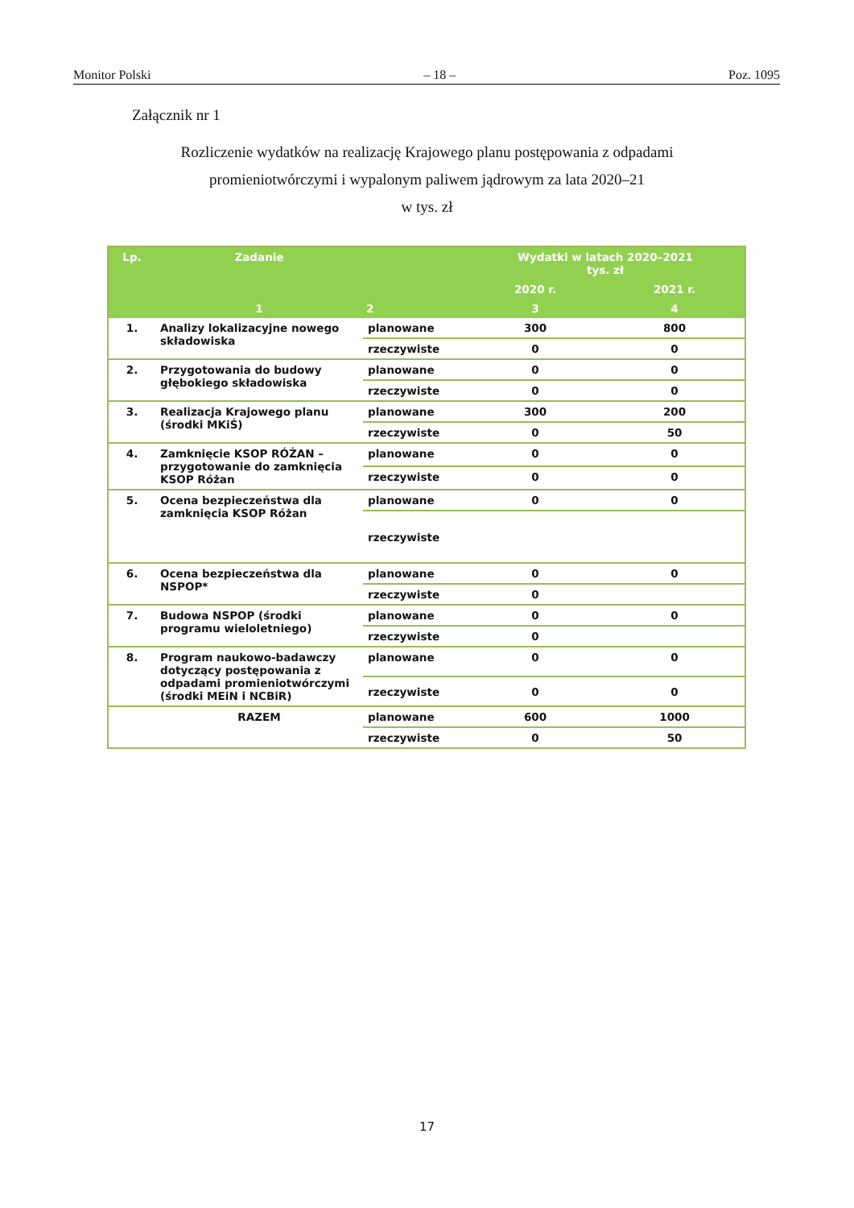Monitor Polski – 18 – Poz. 1095
Załącznik nr 1
Rozliczenie wydatków na realizację Krajowego planu postępowania z odpadami
promieniotwórczymi i wypalonym paliwem jądrowym za lata 2020–21
w tys. zł
| Lp. | Zadanie | | Wydatki w latach 2020–2021 tys. zł | |
| --- | --- | --- | --- | --- |
| | | | 2020 r. | 2021 r. |
| | 1 | 2 | 3 | 4 |
| 1. | Analizy lokalizacyjne nowego składowiska | planowane | 300 | 800 |
| | | rzeczywiste | 0 | 0 |
| 2. | Przygotowania do budowy głębokiego składowiska | planowane | 0 | 0 |
| | | rzeczywiste | 0 | 0 |
| 3. | Realizacja Krajowego planu (środki MKiŚ) | planowane | 300 | 200 |
| | | rzeczywiste | 0 | 50 |
| 4. | Zamknięcie KSOP RÓŻAN – przygotowanie do zamknięcia KSOP Różan | planowane | 0 | 0 |
| | | rzeczywiste | 0 | 0 |
| 5. | Ocena bezpieczeństwa dla zamknięcia KSOP Różan | planowane | 0 | 0 |
| | | rzeczywiste | | |
| 6. | Ocena bezpieczeństwa dla NSPOP* | planowane | 0 | 0 |
| | | rzeczywiste | 0 | |
| 7. | Budowa NSPOP (środki programu wieloletniego) | planowane | 0 | 0 |
| | | rzeczywiste | 0 | |
| 8. | Program naukowo-badawczy dotyczący postępowania z odpadami promieniotwórczymi (środki MEiN i NCBiR) | planowane | 0 | 0 |
| | | rzeczywiste | 0 | 0 |
| | RAZEM | planowane | 600 | 1000 |
| | | rzeczywiste | 0 | 50 |
17